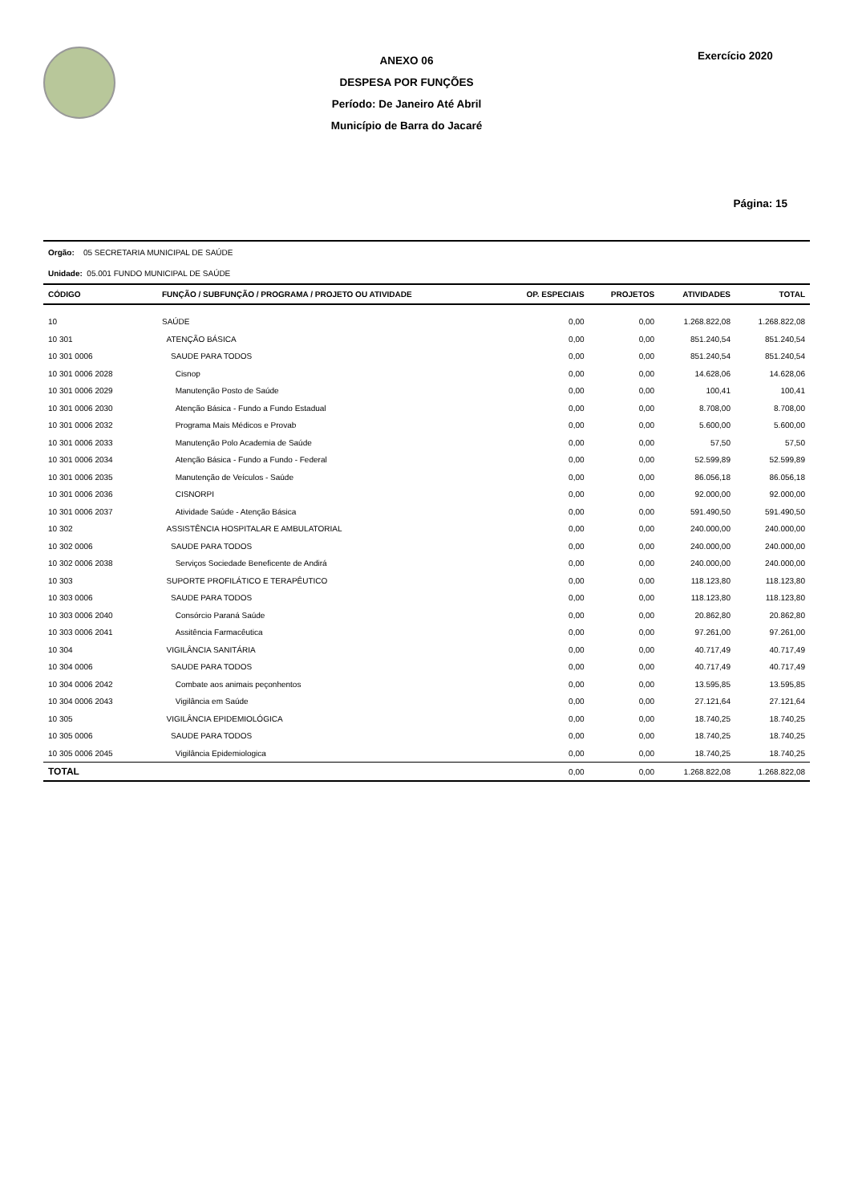ANEXO 06
DESPESA POR FUNÇÕES
Período: De Janeiro Até Abril
Município de Barra do Jacaré
Exercício 2020
Página: 15
Orgão: 05 SECRETARIA MUNICIPAL DE SAÚDE
Unidade: 05.001 FUNDO MUNICIPAL DE SAÚDE
| CÓDIGO | FUNÇÃO / SUBFUNÇÃO / PROGRAMA / PROJETO OU ATIVIDADE | OP. ESPECIAIS | PROJETOS | ATIVIDADES | TOTAL |
| --- | --- | --- | --- | --- | --- |
| 10 | SAÚDE | 0,00 | 0,00 | 1.268.822,08 | 1.268.822,08 |
| 10 301 | ATENÇÃO BÁSICA | 0,00 | 0,00 | 851.240,54 | 851.240,54 |
| 10 301 0006 | SAUDE PARA TODOS | 0,00 | 0,00 | 851.240,54 | 851.240,54 |
| 10 301 0006 2028 | Cisnop | 0,00 | 0,00 | 14.628,06 | 14.628,06 |
| 10 301 0006 2029 | Manutenção Posto de Saúde | 0,00 | 0,00 | 100,41 | 100,41 |
| 10 301 0006 2030 | Atenção Básica - Fundo a Fundo Estadual | 0,00 | 0,00 | 8.708,00 | 8.708,00 |
| 10 301 0006 2032 | Programa Mais Médicos e Provab | 0,00 | 0,00 | 5.600,00 | 5.600,00 |
| 10 301 0006 2033 | Manutenção Polo Academia de Saúde | 0,00 | 0,00 | 57,50 | 57,50 |
| 10 301 0006 2034 | Atenção Básica - Fundo a Fundo - Federal | 0,00 | 0,00 | 52.599,89 | 52.599,89 |
| 10 301 0006 2035 | Manutenção de Veículos - Saúde | 0,00 | 0,00 | 86.056,18 | 86.056,18 |
| 10 301 0006 2036 | CISNORPI | 0,00 | 0,00 | 92.000,00 | 92.000,00 |
| 10 301 0006 2037 | Atividade Saúde - Atenção Básica | 0,00 | 0,00 | 591.490,50 | 591.490,50 |
| 10 302 | ASSISTÊNCIA HOSPITALAR E AMBULATORIAL | 0,00 | 0,00 | 240.000,00 | 240.000,00 |
| 10 302 0006 | SAUDE PARA TODOS | 0,00 | 0,00 | 240.000,00 | 240.000,00 |
| 10 302 0006 2038 | Serviços Sociedade Beneficente de Andirá | 0,00 | 0,00 | 240.000,00 | 240.000,00 |
| 10 303 | SUPORTE PROFILÁTICO E TERAPÊUTICO | 0,00 | 0,00 | 118.123,80 | 118.123,80 |
| 10 303 0006 | SAUDE PARA TODOS | 0,00 | 0,00 | 118.123,80 | 118.123,80 |
| 10 303 0006 2040 | Consórcio Paraná Saúde | 0,00 | 0,00 | 20.862,80 | 20.862,80 |
| 10 303 0006 2041 | Assitência Farmacêutica | 0,00 | 0,00 | 97.261,00 | 97.261,00 |
| 10 304 | VIGILÂNCIA SANITÁRIA | 0,00 | 0,00 | 40.717,49 | 40.717,49 |
| 10 304 0006 | SAUDE PARA TODOS | 0,00 | 0,00 | 40.717,49 | 40.717,49 |
| 10 304 0006 2042 | Combate aos animais peçonhentos | 0,00 | 0,00 | 13.595,85 | 13.595,85 |
| 10 304 0006 2043 | Vigilância em Saúde | 0,00 | 0,00 | 27.121,64 | 27.121,64 |
| 10 305 | VIGILÂNCIA EPIDEMIOLÓGICA | 0,00 | 0,00 | 18.740,25 | 18.740,25 |
| 10 305 0006 | SAUDE PARA TODOS | 0,00 | 0,00 | 18.740,25 | 18.740,25 |
| 10 305 0006 2045 | Vigilância Epidemiologica | 0,00 | 0,00 | 18.740,25 | 18.740,25 |
| TOTAL | | 0,00 | 0,00 | 1.268.822,08 | 1.268.822,08 |